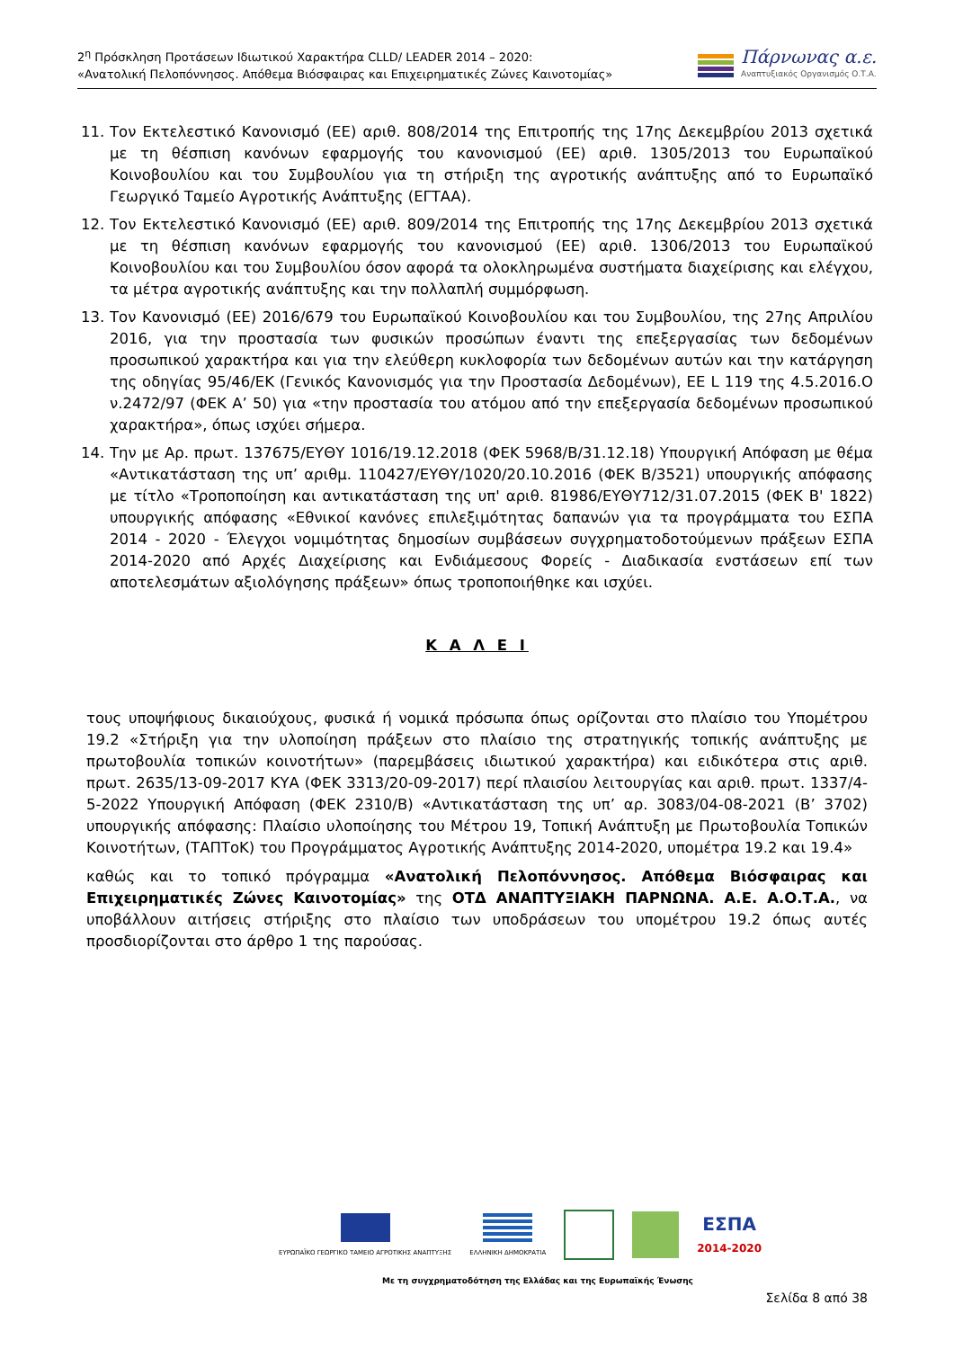2<sup>η</sup> Πρόσκληση Προτάσεων Ιδιωτικού Χαρακτήρα CLLD/ LEADER 2014 – 2020:
«Ανατολική Πελοπόννησος. Απόθεμα Βιόσφαιρας και Επιχειρηματικές Ζώνες Καινοτομίας»
Πάρνωνας α.ε.
Αναπτυξιακός Οργανισμός Ο.Τ.Α.
11. Τον Εκτελεστικό Κανονισμό (ΕΕ) αριθ. 808/2014 της Επιτροπής της 17ης Δεκεμβρίου 2013 σχετικά με τη θέσπιση κανόνων εφαρμογής του κανονισμού (ΕΕ) αριθ. 1305/2013 του Ευρωπαϊκού Κοινοβουλίου και του Συμβουλίου για τη στήριξη της αγροτικής ανάπτυξης από το Ευρωπαϊκό Γεωργικό Ταμείο Αγροτικής Ανάπτυξης (ΕΓΤΑΑ).
12. Τον Εκτελεστικό Κανονισμό (ΕΕ) αριθ. 809/2014 της Επιτροπής της 17ης Δεκεμβρίου 2013 σχετικά με τη θέσπιση κανόνων εφαρμογής του κανονισμού (ΕΕ) αριθ. 1306/2013 του Ευρωπαϊκού Κοινοβουλίου και του Συμβουλίου όσον αφορά τα ολοκληρωμένα συστήματα διαχείρισης και ελέγχου, τα μέτρα αγροτικής ανάπτυξης και την πολλαπλή συμμόρφωση.
13. Τον Κανονισμό (ΕΕ) 2016/679 του Ευρωπαϊκού Κοινοβουλίου και του Συμβουλίου, της 27ης Απριλίου 2016, για την προστασία των φυσικών προσώπων έναντι της επεξεργασίας των δεδομένων προσωπικού χαρακτήρα και για την ελεύθερη κυκλοφορία των δεδομένων αυτών και την κατάργηση της οδηγίας 95/46/ΕΚ (Γενικός Κανονισμός για την Προστασία Δεδομένων), ΕΕ L 119 της 4.5.2016.Ο ν.2472/97 (ΦΕΚ Α’ 50) για «την προστασία του ατόμου από την επεξεργασία δεδομένων προσωπικού χαρακτήρα», όπως ισχύει σήμερα.
14. Την με Αρ. πρωτ. 137675/ΕΥΘΥ 1016/19.12.2018 (ΦΕΚ 5968/Β/31.12.18) Υπουργική Απόφαση με θέμα «Αντικατάσταση της υπ’ αριθμ. 110427/ΕΥΘΥ/1020/20.10.2016 (ΦΕΚ Β/3521) υπουργικής απόφασης με τίτλο «Τροποποίηση και αντικατάσταση της υπ' αριθ. 81986/ΕΥΘΥ712/31.07.2015 (ΦΕΚ Β' 1822) υπουργικής απόφασης «Εθνικοί κανόνες επιλεξιμότητας δαπανών για τα προγράμματα του ΕΣΠΑ 2014 - 2020 - Έλεγχοι νομιμότητας δημοσίων συμβάσεων συγχρηματοδοτούμενων πράξεων ΕΣΠΑ 2014-2020 από Αρχές Διαχείρισης και Ενδιάμεσους Φορείς - Διαδικασία ενστάσεων επί των αποτελεσμάτων αξιολόγησης πράξεων» όπως τροποποιήθηκε και ισχύει.
Κ Α Λ Ε Ι
τους υποψήφιους δικαιούχους, φυσικά ή νομικά πρόσωπα όπως ορίζονται στο πλαίσιο του Υπομέτρου 19.2 «Στήριξη για την υλοποίηση πράξεων στο πλαίσιο της στρατηγικής τοπικής ανάπτυξης με πρωτοβουλία τοπικών κοινοτήτων» (παρεμβάσεις ιδιωτικού χαρακτήρα) και ειδικότερα στις αριθ. πρωτ. 2635/13-09-2017 ΚΥΑ (ΦΕΚ 3313/20-09-2017) περί πλαισίου λειτουργίας και αριθ. πρωτ. 1337/4-5-2022 Υπουργική Απόφαση (ΦΕΚ 2310/Β) «Αντικατάσταση της υπ’ αρ. 3083/04-08-2021 (Β’ 3702) υπουργικής απόφασης: Πλαίσιο υλοποίησης του Μέτρου 19, Τοπική Ανάπτυξη με Πρωτοβουλία Τοπικών Κοινοτήτων, (ΤΑΠΤοΚ) του Προγράμματος Αγροτικής Ανάπτυξης 2014-2020, υπομέτρα 19.2 και 19.4»
καθώς και το τοπικό πρόγραμμα «Ανατολική Πελοπόννησος. Απόθεμα Βιόσφαιρας και Επιχειρηματικές Ζώνες Καινοτομίας» της ΟΤΔ ΑΝΑΠΤΥΞΙΑΚΗ ΠΑΡΝΩΝΑ. Α.Ε. Α.Ο.Τ.Α., να υποβάλλουν αιτήσεις στήριξης στο πλαίσιο των υποδράσεων του υπομέτρου 19.2 όπως αυτές προσδιορίζονται στο άρθρο 1 της παρούσας.
ΕΥΡΩΠΑΪΚΟ ΓΕΩΡΓΙΚΟ ΤΑΜΕΙΟ ΑΓΡΟΤΙΚΗΣ ΑΝΑΠΤΥΞΗΣ
ΕΛΛΗΝΙΚΗ ΔΗΜΟΚΡΑΤΙΑ
ΕΣΠΑ
2014-2020
Με τη συγχρηματοδότηση της Ελλάδας και της Ευρωπαϊκής Ένωσης
Σελίδα 8 από 38